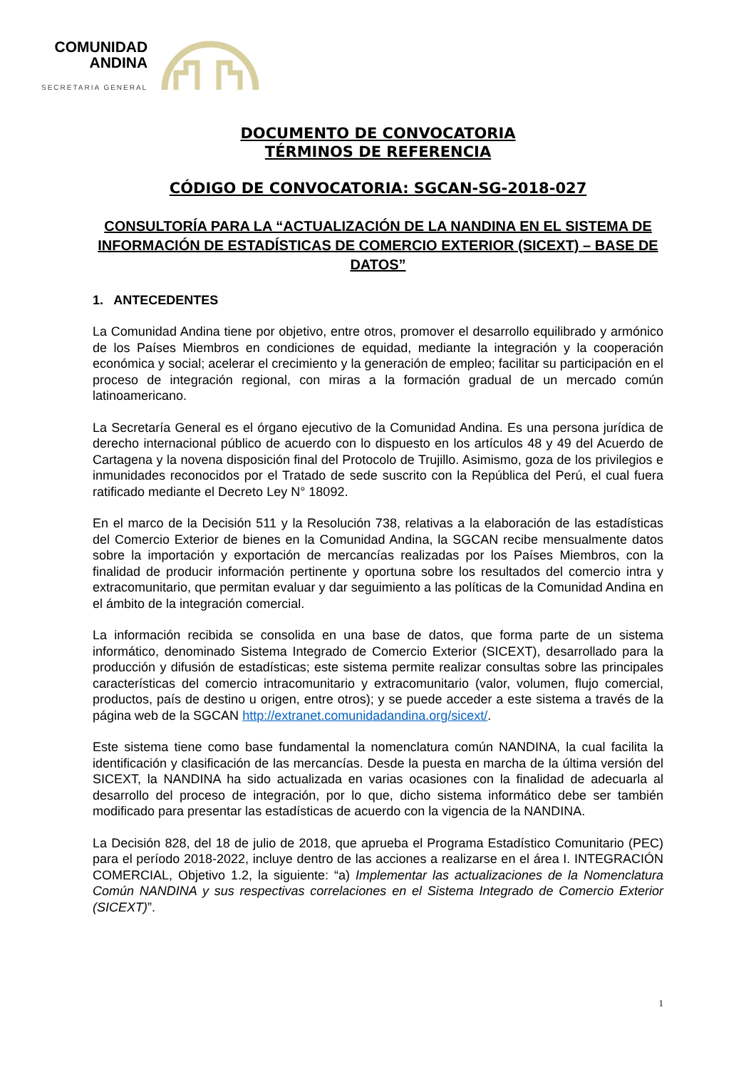COMUNIDAD
ANDINA
SECRETARIA GENERAL
DOCUMENTO DE CONVOCATORIA
TÉRMINOS DE REFERENCIA
CÓDIGO DE CONVOCATORIA: SGCAN-SG-2018-027
CONSULTORÍA PARA LA “ACTUALIZACIÓN DE LA NANDINA EN EL SISTEMA DE INFORMACIÓN DE ESTADÍSTICAS DE COMERCIO EXTERIOR (SICEXT) – BASE DE DATOS”
1. ANTECEDENTES
La Comunidad Andina tiene por objetivo, entre otros, promover el desarrollo equilibrado y armónico de los Países Miembros en condiciones de equidad, mediante la integración y la cooperación económica y social; acelerar el crecimiento y la generación de empleo; facilitar su participación en el proceso de integración regional, con miras a la formación gradual de un mercado común latinoamericano.
La Secretaría General es el órgano ejecutivo de la Comunidad Andina. Es una persona jurídica de derecho internacional público de acuerdo con lo dispuesto en los artículos 48 y 49 del Acuerdo de Cartagena y la novena disposición final del Protocolo de Trujillo. Asimismo, goza de los privilegios e inmunidades reconocidos por el Tratado de sede suscrito con la República del Perú, el cual fuera ratificado mediante el Decreto Ley N° 18092.
En el marco de la Decisión 511 y la Resolución 738, relativas a la elaboración de las estadísticas del Comercio Exterior de bienes en la Comunidad Andina, la SGCAN recibe mensualmente datos sobre la importación y exportación de mercancías realizadas por los Países Miembros, con la finalidad de producir información pertinente y oportuna sobre los resultados del comercio intra y extracomunitario, que permitan evaluar y dar seguimiento a las políticas de la Comunidad Andina en el ámbito de la integración comercial.
La información recibida se consolida en una base de datos, que forma parte de un sistema informático, denominado Sistema Integrado de Comercio Exterior (SICEXT), desarrollado para la producción y difusión de estadísticas; este sistema permite realizar consultas sobre las principales características del comercio intracomunitario y extracomunitario (valor, volumen, flujo comercial, productos, país de destino u origen, entre otros); y se puede acceder a este sistema a través de la página web de la SGCAN http://extranet.comunidadandina.org/sicext/.
Este sistema tiene como base fundamental la nomenclatura común NANDINA, la cual facilita la identificación y clasificación de las mercancías. Desde la puesta en marcha de la última versión del SICEXT, la NANDINA ha sido actualizada en varias ocasiones con la finalidad de adecuarla al desarrollo del proceso de integración, por lo que, dicho sistema informático debe ser también modificado para presentar las estadísticas de acuerdo con la vigencia de la NANDINA.
La Decisión 828, del 18 de julio de 2018, que aprueba el Programa Estadístico Comunitario (PEC) para el período 2018-2022, incluye dentro de las acciones a realizarse en el área I. INTEGRACIÓN COMERCIAL, Objetivo 1.2, la siguiente: “a) Implementar las actualizaciones de la Nomenclatura Común NANDINA y sus respectivas correlaciones en el Sistema Integrado de Comercio Exterior (SICEXT)”.
1